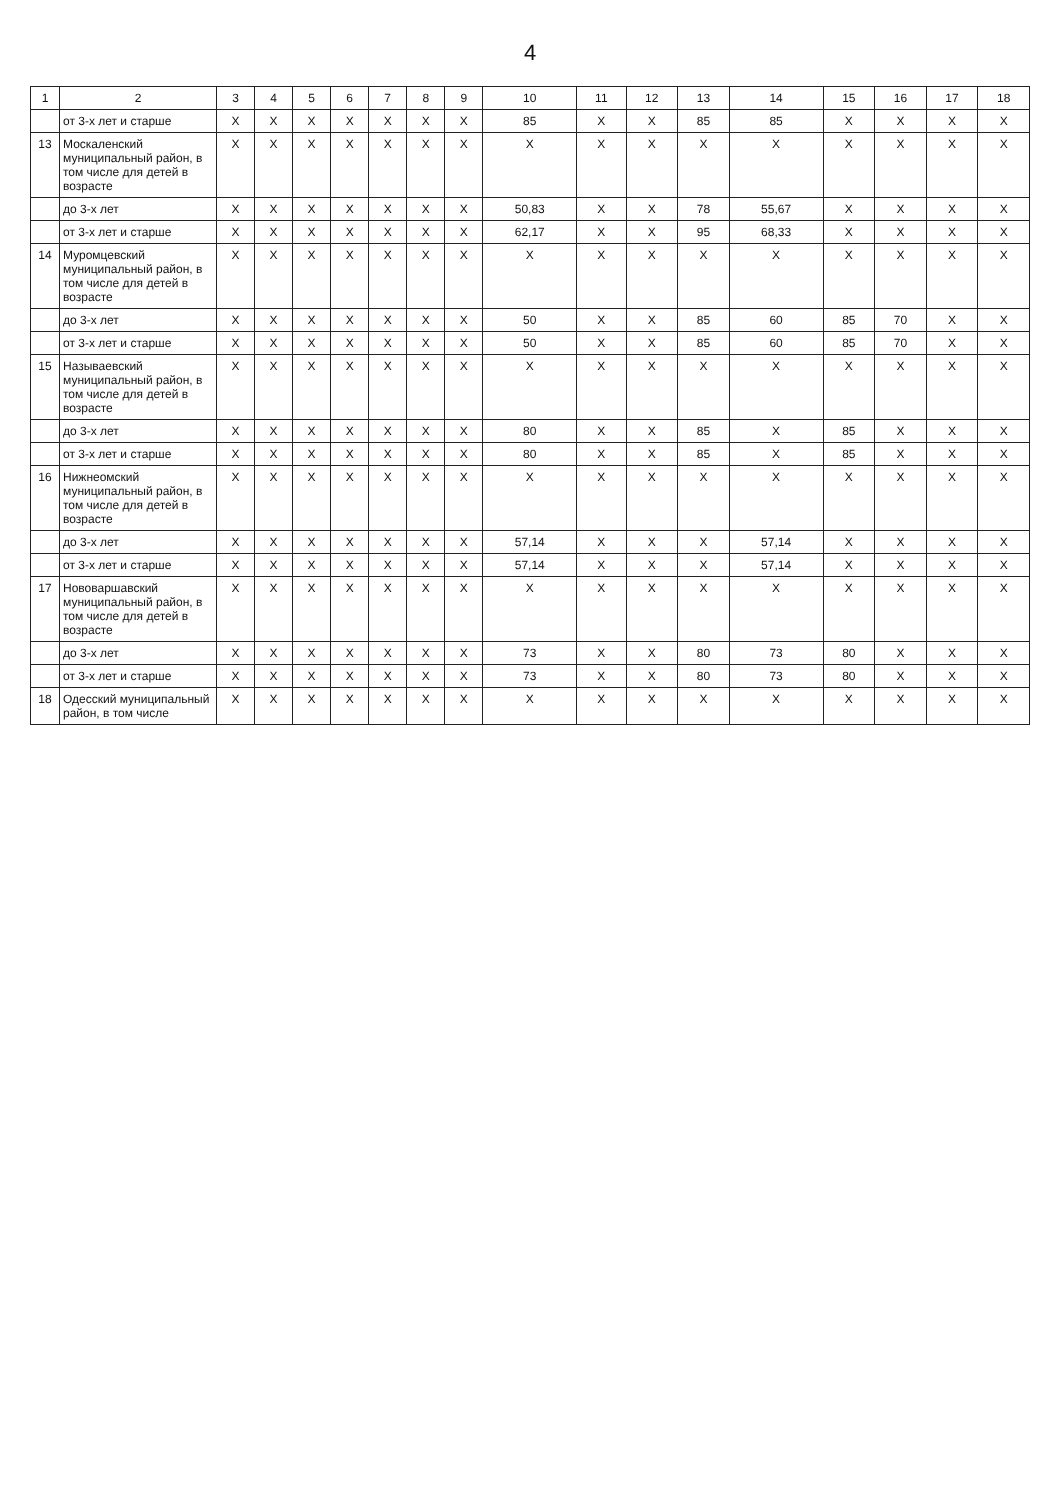4
| 1 | 2 | 3 | 4 | 5 | 6 | 7 | 8 | 9 | 10 | 11 | 12 | 13 | 14 | 15 | 16 | 17 | 18 |
| --- | --- | --- | --- | --- | --- | --- | --- | --- | --- | --- | --- | --- | --- | --- | --- | --- | --- |
| | от 3-х лет и старше | X | X | X | X | X | X | X | 85 | X | X | 85 | 85 | X | X | X | X |
| 13 | Москаленский муниципальный район, в том числе для детей в возрасте | X | X | X | X | X | X | X | X | X | X | X | X | X | X | X | X |
| | до 3-х лет | X | X | X | X | X | X | X | 50,83 | X | X | 78 | 55,67 | X | X | X | X |
| | от 3-х лет и старше | X | X | X | X | X | X | X | 62,17 | X | X | 95 | 68,33 | X | X | X | X |
| 14 | Муромцевский муниципальный район, в том числе для детей в возрасте | X | X | X | X | X | X | X | X | X | X | X | X | X | X | X | X |
| | до 3-х лет | X | X | X | X | X | X | X | 50 | X | X | 85 | 60 | 85 | 70 | X | X |
| | от 3-х лет и старше | X | X | X | X | X | X | X | 50 | X | X | 85 | 60 | 85 | 70 | X | X |
| 15 | Называевский муниципальный район, в том числе для детей в возрасте | X | X | X | X | X | X | X | X | X | X | X | X | X | X | X | X |
| | до 3-х лет | X | X | X | X | X | X | X | 80 | X | X | 85 | X | 85 | X | X | X |
| | от 3-х лет и старше | X | X | X | X | X | X | X | 80 | X | X | 85 | X | 85 | X | X | X |
| 16 | Нижнеомский муниципальный район, в том числе для детей в возрасте | X | X | X | X | X | X | X | X | X | X | X | X | X | X | X | X |
| | до 3-х лет | X | X | X | X | X | X | X | 57,14 | X | X | X | 57,14 | X | X | X | X |
| | от 3-х лет и старше | X | X | X | X | X | X | X | 57,14 | X | X | X | 57,14 | X | X | X | X |
| 17 | Нововаршавский муниципальный район, в том числе для детей в возрасте | X | X | X | X | X | X | X | X | X | X | X | X | X | X | X | X |
| | до 3-х лет | X | X | X | X | X | X | X | 73 | X | X | 80 | 73 | 80 | X | X | X |
| | от 3-х лет и старше | X | X | X | X | X | X | X | 73 | X | X | 80 | 73 | 80 | X | X | X |
| 18 | Одесский муниципальный район, в том числе | X | X | X | X | X | X | X | X | X | X | X | X | X | X | X | X |